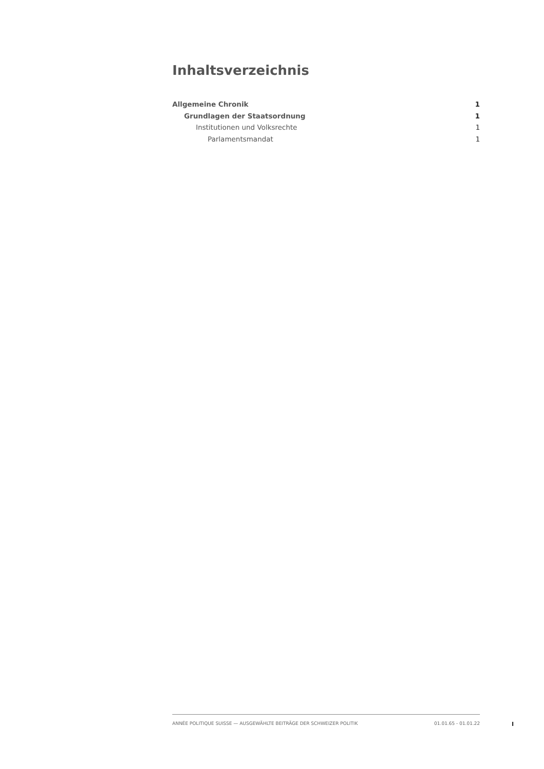Inhaltsverzeichnis
Allgemeine Chronik 1
Grundlagen der Staatsordnung 1
Institutionen und Volksrechte 1
Parlamentsmandat 1
ANNÉE POLITIQUE SUISSE — AUSGEWÄHLTE BEITRÄGE DER SCHWEIZER POLITIK 01.01.65 - 01.01.22
I